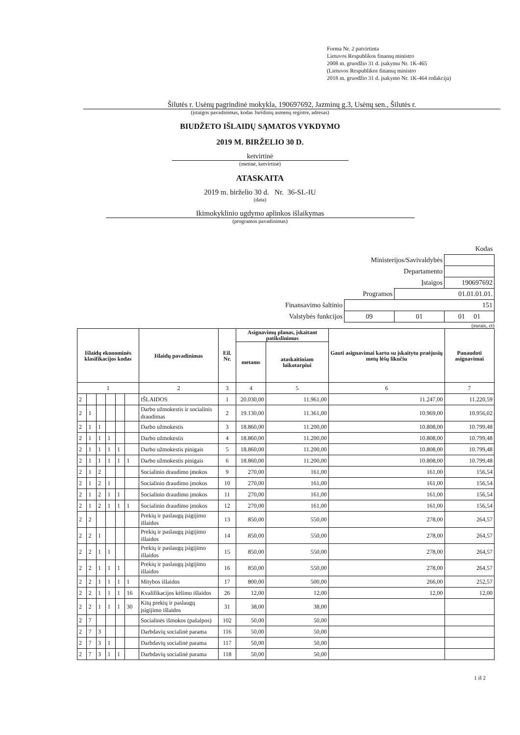Forma Nr. 2 patvirtinta
Lietuvos Respublikos finansų ministro
2008 m. gruodžio 31 d. įsakymu Nr. 1K-465
(Lietuvos Respublikos finansų ministro
2018 m. gruodžio 31 d. įsakymo Nr. 1K-464 redakcija)
Šilutės r. Usėnų pagrindinė mokykla, 190697692, Jazminų g.3, Usėnų sen., Šilutės r.
(įstaigos pavadinimas, kodas Juridinių asmenų registre, adresas)
BIUDŽETO IŠLAIDŲ SĄMATOS VYKDYMO
2019 M. BIRŽELIO 30 D.
ketvirtinė
(metinė, ketvirtinė)
ATASKAITA
2019 m. birželio 30 d. Nr. 36-SL-IU
(data)
Ikimokyklinio ugdymo aplinkos išlaikymas
(programos pavadinimas)
| Kodas | | | |
| Ministerijos/Savivaldybės | | | |
| Departamento | | | |
| Įstaigos | | | 190697692 |
| Programos | | 01.01.01.01. | |
| Finansavimo šaltinio | 151 | | |
| Valstybės funkcijos | 09 | 01 | 01 01 |
(eurais, ct)
| Išlaidų ekonominės klasifikacijos kodas | | | | | | Išlaidų pavadinimas | Eil. Nr. | Asignavimų planas, įskaitant patikslinimus | | Gauti asignavimai kartu su įskaitytu praėjusių metų lėšų likučiu | Panaudoti asignavimai |
| --- | --- | --- | --- | --- | --- | --- | --- | --- | --- | --- | --- |
| | | | | | | | | metams | ataskaitiniam laikotarpiui | | |
| 1 | | | | | | 2 | 3 | 4 | 5 | 6 | 7 |
| 2 | | | | | | IŠLAIDOS | 1 | 20.030,00 | 11.961,00 | 11.247,00 | 11.220,59 |
| 2 | 1 | | | | | Darbo užmokestis ir socialinis draudimas | 2 | 19.130,00 | 11.361,00 | 10.969,00 | 10.956,02 |
| 2 | 1 | 1 | | | | Darbo užmokestis | 3 | 18.860,00 | 11.200,00 | 10.808,00 | 10.799,48 |
| 2 | 1 | 1 | 1 | | | Darbo užmokestis | 4 | 18.860,00 | 11.200,00 | 10.808,00 | 10.799,48 |
| 2 | 1 | 1 | 1 | 1 | | Darbo užmokestis pinigais | 5 | 18.860,00 | 11.200,00 | 10.808,00 | 10.799,48 |
| 2 | 1 | 1 | 1 | 1 | 1 | Darbo užmokestis pinigais | 6 | 18.860,00 | 11.200,00 | 10.808,00 | 10.799,48 |
| 2 | 1 | 2 | | | | Socialinio draudimo įmokos | 9 | 270,00 | 161,00 | 161,00 | 156,54 |
| 2 | 1 | 2 | 1 | | | Socialinio draudimo įmokos | 10 | 270,00 | 161,00 | 161,00 | 156,54 |
| 2 | 1 | 2 | 1 | 1 | | Socialinio draudimo įmokos | 11 | 270,00 | 161,00 | 161,00 | 156,54 |
| 2 | 1 | 2 | 1 | 1 | 1 | Socialinio draudimo įmokos | 12 | 270,00 | 161,00 | 161,00 | 156,54 |
| 2 | 2 | | | | | Prekių ir paslaugų įsigijimo išlaidos | 13 | 850,00 | 550,00 | 278,00 | 264,57 |
| 2 | 2 | 1 | | | | Prekių ir paslaugų įsigijimo išlaidos | 14 | 850,00 | 550,00 | 278,00 | 264,57 |
| 2 | 2 | 1 | 1 | | | Prekių ir paslaugų įsigijimo išlaidos | 15 | 850,00 | 550,00 | 278,00 | 264,57 |
| 2 | 2 | 1 | 1 | 1 | | Prekių ir paslaugų įsigijimo išlaidos | 16 | 850,00 | 550,00 | 278,00 | 264,57 |
| 2 | 2 | 1 | 1 | 1 | 1 | Mitybos išlaidos | 17 | 800,00 | 500,00 | 266,00 | 252,57 |
| 2 | 2 | 1 | 1 | 1 | 16 | Kvalifikacijos kėlimo išlaidos | 26 | 12,00 | 12,00 | 12,00 | 12,00 |
| 2 | 2 | 1 | 1 | 1 | 30 | Kitų prekių ir paslaugų įsigijimo išlaidos | 31 | 38,00 | 38,00 | | |
| 2 | 7 | | | | | Socialinės išmokos (pašalpos) | 102 | 50,00 | 50,00 | | |
| 2 | 7 | 3 | | | | Darbdavių socialinė parama | 116 | 50,00 | 50,00 | | |
| 2 | 7 | 3 | 1 | | | Darbdavių socialinė parama | 117 | 50,00 | 50,00 | | |
| 2 | 7 | 3 | 1 | 1 | | Darbdavių socialinė parama | 118 | 50,00 | 50,00 | | |
1 iš 2